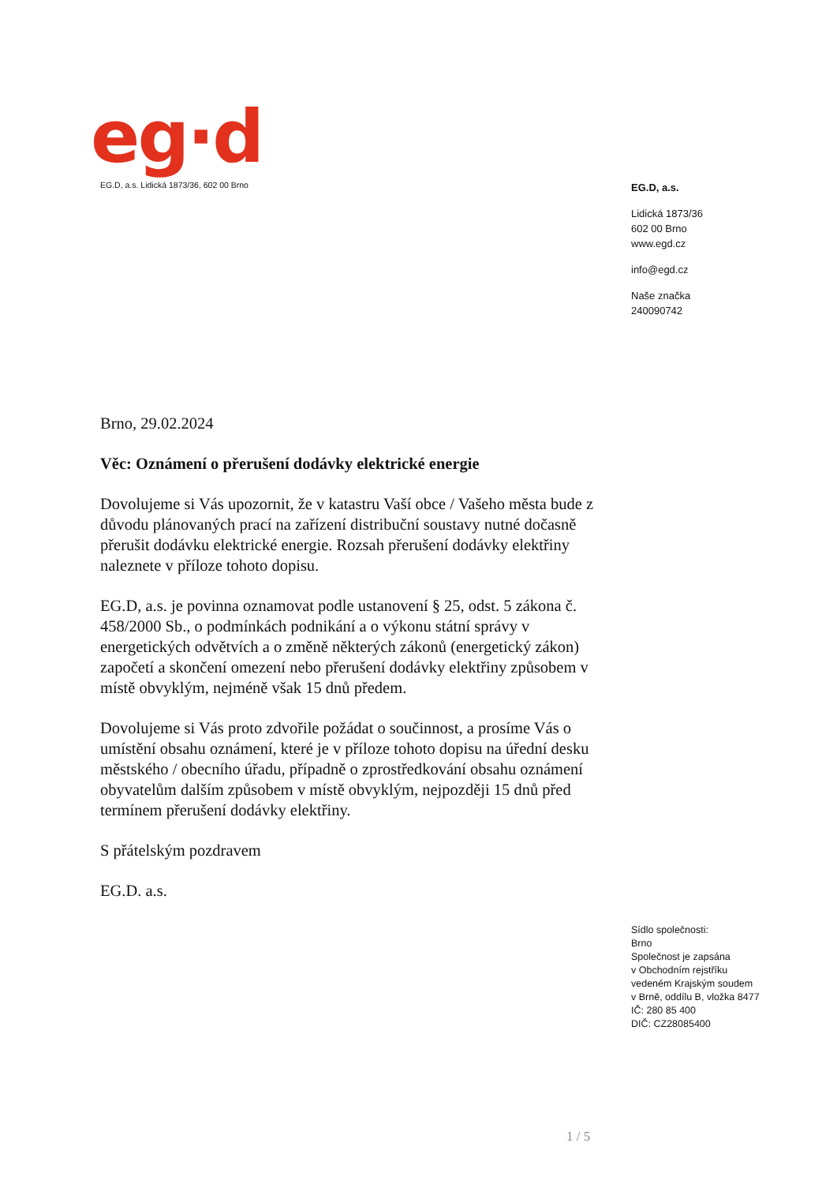eg·d
EG.D, a.s. Lidická 1873/36, 602 00 Brno
EG.D, a.s.
Lidická 1873/36
602 00 Brno
www.egd.cz
info@egd.cz
Naše značka
240090742
Brno, 29.02.2024
Věc: Oznámení o přerušení dodávky elektrické energie
Dovolujeme si Vás upozornit, že v katastru Vaší obce / Vašeho města bude z důvodu plánovaných prací na zařízení distribuční soustavy nutné dočasně přerušit dodávku elektrické energie. Rozsah přerušení dodávky elektřiny naleznete v příloze tohoto dopisu.
EG.D, a.s. je povinna oznamovat podle ustanovení § 25, odst. 5 zákona č. 458/2000 Sb., o podmínkách podnikání a o výkonu státní správy v energetických odvětvích a o změně některých zákonů (energetický zákon) započetí a skončení omezení nebo přerušení dodávky elektřiny způsobem v místě obvyklým, nejméně však 15 dnů předem.
Dovolujeme si Vás proto zdvořile požádat o součinnost, a prosíme Vás o umístění obsahu oznámení, které je v příloze tohoto dopisu na úřední desku městského / obecního úřadu, případně o zprostředkování obsahu oznámení obyvatelům dalším způsobem v místě obvyklým, nejpozději 15 dnů před termínem přerušení dodávky elektřiny.
S přátelským pozdravem
EG.D. a.s.
Sídlo společnosti:
Brno
Společnost je zapsána
v Obchodním rejstříku
vedeném Krajským soudem
v Brně, oddílu B, vložka 8477
IČ: 280 85 400
DIČ: CZ28085400
1 / 5